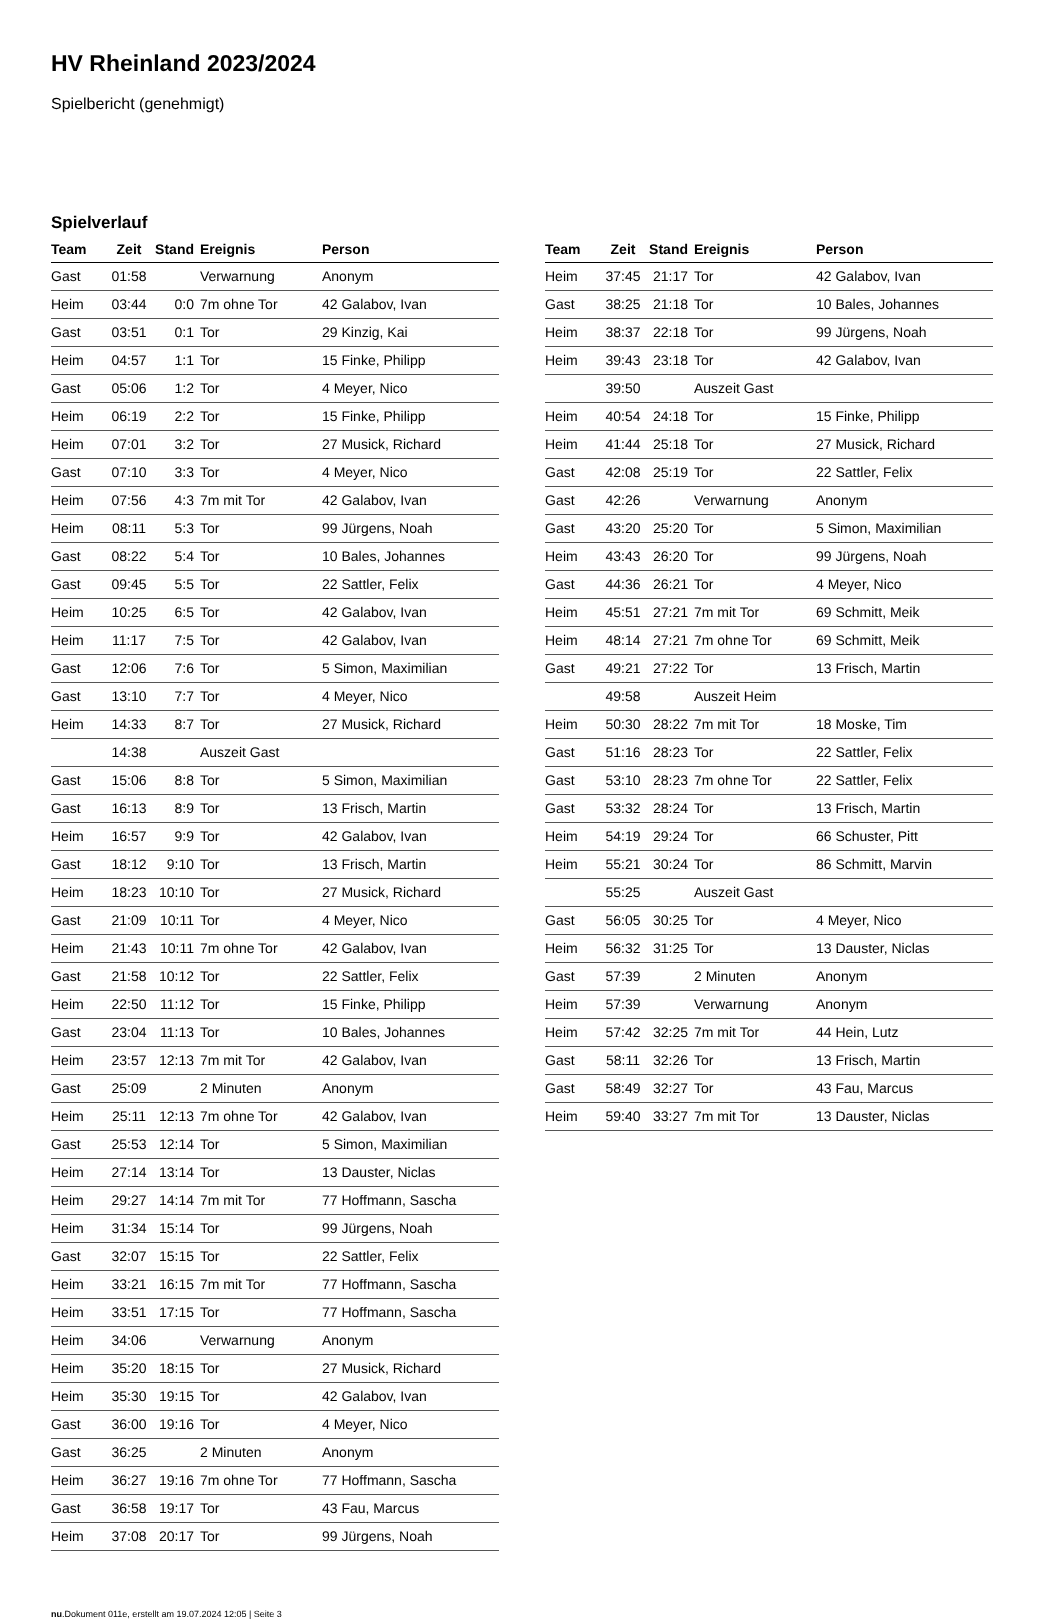HV Rheinland 2023/2024
Spielbericht (genehmigt)
Spielverlauf
| Team | Zeit | Stand | Ereignis | Person |
| --- | --- | --- | --- | --- |
| Gast | 01:58 | | Verwarnung | Anonym |
| Heim | 03:44 | 0:0 | 7m ohne Tor | 42 Galabov, Ivan |
| Gast | 03:51 | 0:1 | Tor | 29 Kinzig, Kai |
| Heim | 04:57 | 1:1 | Tor | 15 Finke, Philipp |
| Gast | 05:06 | 1:2 | Tor | 4 Meyer, Nico |
| Heim | 06:19 | 2:2 | Tor | 15 Finke, Philipp |
| Heim | 07:01 | 3:2 | Tor | 27 Musick, Richard |
| Gast | 07:10 | 3:3 | Tor | 4 Meyer, Nico |
| Heim | 07:56 | 4:3 | 7m mit Tor | 42 Galabov, Ivan |
| Heim | 08:11 | 5:3 | Tor | 99 Jürgens, Noah |
| Gast | 08:22 | 5:4 | Tor | 10 Bales, Johannes |
| Gast | 09:45 | 5:5 | Tor | 22 Sattler, Felix |
| Heim | 10:25 | 6:5 | Tor | 42 Galabov, Ivan |
| Heim | 11:17 | 7:5 | Tor | 42 Galabov, Ivan |
| Gast | 12:06 | 7:6 | Tor | 5 Simon, Maximilian |
| Gast | 13:10 | 7:7 | Tor | 4 Meyer, Nico |
| Heim | 14:33 | 8:7 | Tor | 27 Musick, Richard |
| | 14:38 | | Auszeit Gast | |
| Gast | 15:06 | 8:8 | Tor | 5 Simon, Maximilian |
| Gast | 16:13 | 8:9 | Tor | 13 Frisch, Martin |
| Heim | 16:57 | 9:9 | Tor | 42 Galabov, Ivan |
| Gast | 18:12 | 9:10 | Tor | 13 Frisch, Martin |
| Heim | 18:23 | 10:10 | Tor | 27 Musick, Richard |
| Gast | 21:09 | 10:11 | Tor | 4 Meyer, Nico |
| Heim | 21:43 | 10:11 | 7m ohne Tor | 42 Galabov, Ivan |
| Gast | 21:58 | 10:12 | Tor | 22 Sattler, Felix |
| Heim | 22:50 | 11:12 | Tor | 15 Finke, Philipp |
| Gast | 23:04 | 11:13 | Tor | 10 Bales, Johannes |
| Heim | 23:57 | 12:13 | 7m mit Tor | 42 Galabov, Ivan |
| Gast | 25:09 | | 2 Minuten | Anonym |
| Heim | 25:11 | 12:13 | 7m ohne Tor | 42 Galabov, Ivan |
| Gast | 25:53 | 12:14 | Tor | 5 Simon, Maximilian |
| Heim | 27:14 | 13:14 | Tor | 13 Dauster, Niclas |
| Heim | 29:27 | 14:14 | 7m mit Tor | 77 Hoffmann, Sascha |
| Heim | 31:34 | 15:14 | Tor | 99 Jürgens, Noah |
| Gast | 32:07 | 15:15 | Tor | 22 Sattler, Felix |
| Heim | 33:21 | 16:15 | 7m mit Tor | 77 Hoffmann, Sascha |
| Heim | 33:51 | 17:15 | Tor | 77 Hoffmann, Sascha |
| Heim | 34:06 | | Verwarnung | Anonym |
| Heim | 35:20 | 18:15 | Tor | 27 Musick, Richard |
| Heim | 35:30 | 19:15 | Tor | 42 Galabov, Ivan |
| Gast | 36:00 | 19:16 | Tor | 4 Meyer, Nico |
| Gast | 36:25 | | 2 Minuten | Anonym |
| Heim | 36:27 | 19:16 | 7m ohne Tor | 77 Hoffmann, Sascha |
| Gast | 36:58 | 19:17 | Tor | 43 Fau, Marcus |
| Heim | 37:08 | 20:17 | Tor | 99 Jürgens, Noah |
| Team | Zeit | Stand | Ereignis | Person |
| --- | --- | --- | --- | --- |
| Heim | 37:45 | 21:17 | Tor | 42 Galabov, Ivan |
| Gast | 38:25 | 21:18 | Tor | 10 Bales, Johannes |
| Heim | 38:37 | 22:18 | Tor | 99 Jürgens, Noah |
| Heim | 39:43 | 23:18 | Tor | 42 Galabov, Ivan |
| | 39:50 | | Auszeit Gast | |
| Heim | 40:54 | 24:18 | Tor | 15 Finke, Philipp |
| Heim | 41:44 | 25:18 | Tor | 27 Musick, Richard |
| Gast | 42:08 | 25:19 | Tor | 22 Sattler, Felix |
| Gast | 42:26 | | Verwarnung | Anonym |
| Gast | 43:20 | 25:20 | Tor | 5 Simon, Maximilian |
| Heim | 43:43 | 26:20 | Tor | 99 Jürgens, Noah |
| Gast | 44:36 | 26:21 | Tor | 4 Meyer, Nico |
| Heim | 45:51 | 27:21 | 7m mit Tor | 69 Schmitt, Meik |
| Heim | 48:14 | 27:21 | 7m ohne Tor | 69 Schmitt, Meik |
| Gast | 49:21 | 27:22 | Tor | 13 Frisch, Martin |
| | 49:58 | | Auszeit Heim | |
| Heim | 50:30 | 28:22 | 7m mit Tor | 18 Moske, Tim |
| Gast | 51:16 | 28:23 | Tor | 22 Sattler, Felix |
| Gast | 53:10 | 28:23 | 7m ohne Tor | 22 Sattler, Felix |
| Gast | 53:32 | 28:24 | Tor | 13 Frisch, Martin |
| Heim | 54:19 | 29:24 | Tor | 66 Schuster, Pitt |
| Heim | 55:21 | 30:24 | Tor | 86 Schmitt, Marvin |
| | 55:25 | | Auszeit Gast | |
| Gast | 56:05 | 30:25 | Tor | 4 Meyer, Nico |
| Heim | 56:32 | 31:25 | Tor | 13 Dauster, Niclas |
| Gast | 57:39 | | 2 Minuten | Anonym |
| Heim | 57:39 | | Verwarnung | Anonym |
| Heim | 57:42 | 32:25 | 7m mit Tor | 44 Hein, Lutz |
| Gast | 58:11 | 32:26 | Tor | 13 Frisch, Martin |
| Gast | 58:49 | 32:27 | Tor | 43 Fau, Marcus |
| Heim | 59:40 | 33:27 | 7m mit Tor | 13 Dauster, Niclas |
nu.Dokument 011e, erstellt am 19.07.2024 12:05 | Seite 3